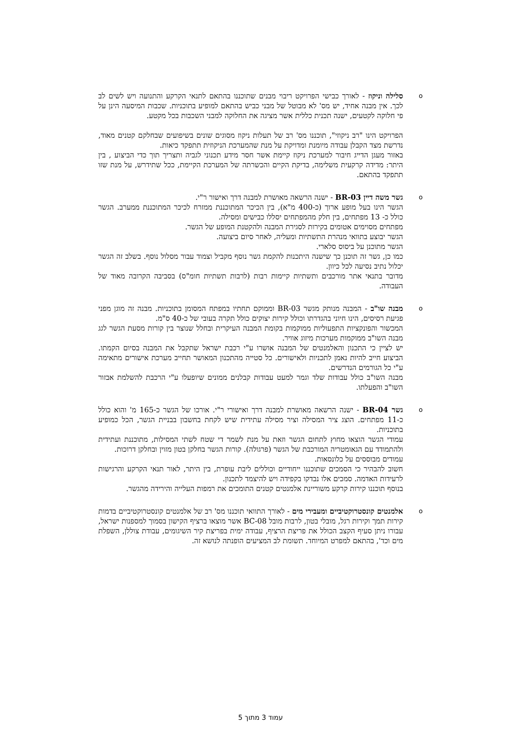o
סלילה וניקוז - לאורך כבישי הפרויקט ריבוי מבנים שתוכננו בהתאם לתנאי הקרקע והתנועה ויש לשים לב לכך. אין מבנה אחיד, יש מס' לא מבוטל של מבני כביש בהתאם למופיע בתוכניות. שכבות המיסעה הינן על פי חלוקה לקטעים, ישנה תכנית כללית אשר מציגה את החלוקה למבני השכבות בכל מקטע.
הפרויקט הינו "רב ניקוזי", תוכננו מס' רב של תעלות ניקוז מסוגים שונים בשיפועים שבחלקם קטנים מאוד, נדרשת מצד הקבלן עבודה מיומנת ומדויקת על מנת שהמערכת הניקוזית תתפקד כיאות.
באזור מעגן הדייג חיבור למערכת ניקוז קיימת אשר חסר מידע תכנוני לגביה ותצריך תוך כדי הביצוע , בין היתר: מדידה קרקעית משלימה, בדיקת הקיים והכשרתה של המערכת הקיימת, ככל שתידרש, על מנת שזו תתפקד בהתאם.
o
גשר משה דיין BR-03 - ישנה הרשאה מאושרת למבנה דרך ואישור ר"י.
הגשר הינו בעל מופע ארוך (כ-400 מ"א), בין הכיכר המתוכננת ממזרח לכיכר המתוכננת ממערב. הגשר כולל כ- 13 מפתחים, בין חלק מהמפתחים יסללו כבישים ומסילה.
מפתחים מסוימים אטומים בקירות לסגירת המבנה ולהקטנת המופע של הגשר.
הגשר יבוצע בתוואי מנהרת התשתיות ומעליה, לאחר סיום ביצועה.
הגשר מתוכנן על ביסוס סלארי.
כמו כן, גשר זה תוכנן כך שישנה היתכנות להקמת גשר נוסף מקביל וצמוד עבור מסלול נוסף. בשלב זה הגשר יכלול נתיב נסיעה לכל כיוון.
מדובר בתנאי אתר מורכבים ותשתיות קיימות רבות (לרבות תשתיות חומ"ס) בסביבה הקרובה מאוד של העבודה.
o
מבנה שו"ב - המבנה מנותק מגשר BR-03 וממוקם תחתיו במפתח המסומן בתוכניות. מבנה זה מוגן מפני פגיעת רסיסים, הינו חיוני בהגדרתו וכולל קירות יצוקים כולל תקרה בעובי של כ-40 ס"מ.
המכשור והפונקציות התפעוליות ממוקמות בקומת המבנה העיקרית ובחלל שנוצר בין קורות מסעת הגשר לגג מבנה השו"ב ממוקמות מערכות מיזוג אוויר.
יש לציין כי התכנון והאלמנטים של המבנה אושרו ע"י רכבת ישראל שתקבל את המבנה בסיום הקמתו. הביצוע חייב להיות נאמן לתכניות ולאישורים. כל סטייה מהתכנון המאושר תחייב מערכת אישורים מתאימה ע"י כל הגורמים הנדרשים.
מבנה השו"ב כולל עבודות שלד וגמר למעט עבודות קבלנים ממונים שיופעלו ע"י הרכבת להשלמת אבזור השו"ב והפעלתו.
o
גשר BR-04 - ישנה הרשאה מאושרת למבנה דרך ואישורי ר"י. אורכו של הגשר כ-165 מ' והוא כולל כ-11 מפתחים. הוצג ציר המסילה וציר מסילה עתידית שיש לקחת בחשבון בבניית הגשר, הכל כמופיע בתוכניות.
עמודי הגשר הוצאו מחוץ לתחום הגשר וזאת על מנת לשמר די שטח לשתי המסילות, מתוכננת ועתידית ולהתמודד עם הגאומטריה המורכבת של הגשר (פרגולה). קורות הגשר בחלקן בטון מזוין ובחלקן דרוכות.
עמודים מבוססים על כלונסאות.
חשוב להבהיר כי הסמכים שתוכננו ייחודיים וכוללים ליבת עופרת, בין היתר, לאור תנאי הקרקע והרגישות לרעידות האדמה. סמכים אלו נבדקו בקפידה ויש להיצמד לתכנון.
בנוסף תוכננו קירות קרקע משוריינת אלמנטים קטנים התומכים את רמפות העלייה והירידה מהגשר.
o
אלמנטים קונסטרוקטיביים ומעבירי מים - לאורך התוואי תוכננו מס' רב של אלמנטים קונסטרוקטיביים בדמות קירות תמך וקירות רגל, מובלי בטון, לרבות מובל BC-08 אשר מוצאו ברציף הקישון בסמוך למספנות ישראל, עבורו ניתן סעיף הקצב הכולל את פריצת הרציף, עבודה ימית בפריצת קיר השיגומים, עבודת צוללן, השפלת מים וכד', בהתאם למפרט המיוחד. תשומת לב המציעים הופנתה לנושא זה.
עמוד 3 מתוך 5